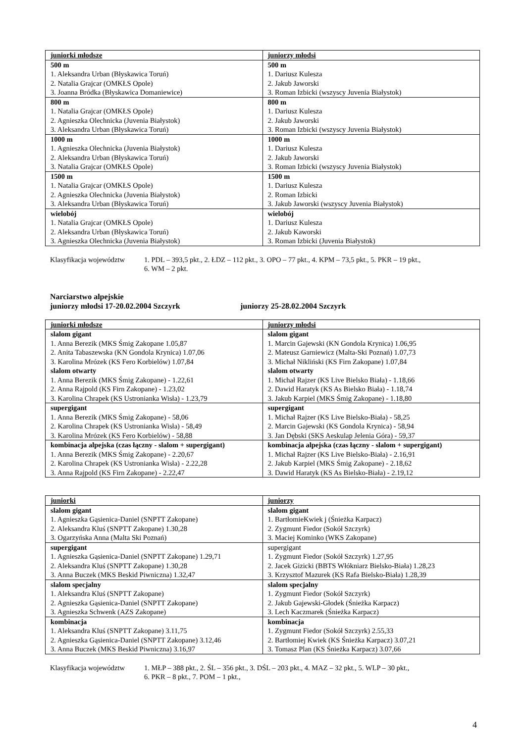| juniorki młodsze | juniorzy młodsi |
| --- | --- |
| 500 m 1. Aleksandra Urban (Błyskawica Toruń) 2. Natalia Grajcar (OMKŁS Opole) 3. Joanna Bródka (Błyskawica Domaniewice) | 500 m 1. Dariusz Kulesza 2. Jakub Jaworski 3. Roman Izbicki (wszyscy Juvenia Białystok) |
| 800 m 1. Natalia Grajcar (OMKŁS Opole) 2. Agnieszka Olechnicka (Juvenia Białystok) 3. Aleksandra Urban (Błyskawica Toruń) | 800 m 1. Dariusz Kulesza 2. Jakub Jaworski 3. Roman Izbicki (wszyscy Juvenia Białystok) |
| 1000 m 1. Agnieszka Olechnicka (Juvenia Białystok) 2. Aleksandra Urban (Błyskawica Toruń) 3. Natalia Grajcar (OMKŁS Opole) | 1000 m 1. Dariusz Kulesza 2. Jakub Jaworski 3. Roman Izbicki (wszyscy Juvenia Białystok) |
| 1500 m 1. Natalia Grajcar (OMKŁS Opole) 2. Agnieszka Olechnicka (Juvenia Białystok) 3. Aleksandra Urban (Błyskawica Toruń) | 1500 m 1. Dariusz Kulesza 2. Roman Izbicki 3. Jakub Jaworski (wszyscy Juvenia Białystok) |
| wielobój 1. Natalia Grajcar (OMKŁS Opole) 2. Aleksandra Urban (Błyskawica Toruń) 3. Agnieszka Olechnicka (Juvenia Białystok) | wielobój 1. Dariusz Kulesza 2. Jakub Kaworski 3. Roman Izbicki (Juvenia Białystok) |
Klasyfikacja województw
1. PDL – 393,5 pkt., 2. ŁDZ – 112 pkt., 3. OPO – 77 pkt., 4. KPM – 73,5 pkt., 5. PKR – 19 pkt.,
6. WM – 2 pkt.
Narciarstwo alpejskie
juniorzy młodsi 17-20.02.2004 Szczyrk juniorzy 25-28.02.2004 Szczyrk
| juniorki młodsze | juniorzy młodsi |
| --- | --- |
| slalom gigant 1. Anna Berezik (MKS Śmig Zakopane 1.05,87 2. Anita Tabaszewska (KN Gondola Krynica) 1.07,06 3. Karolina Mrózek (KS Fero Korbielów) 1.07,84 slalom otwarty 1. Anna Berezik (MKS Śmig Zakopane) - 1.22,61 2. Anna Rajpold (KS Firn Zakopane) - 1.23,02 3. Karolina Chrapek (KS Ustronianka Wisła) - 1.23,79 | slalom gigant 1. Marcin Gajewski (KN Gondola Krynica) 1.06,95 2. Mateusz Garniewicz (Malta-Ski Poznań) 1.07,73 3. Michał Nikliński (KS Firn Zakopane) 1.07,84 slalom otwarty 1. Michał Rajzer (KS Live Bielsko Biała) - 1.18,66 2. Dawid Haratyk (KS As Bielsko Biała) - 1.18,74 3. Jakub Karpiel (MKS Śmig Zakopane) - 1.18,80 |
| supergigant 1. Anna Berezik (MKS Śmig Zakopane) - 58,06 2. Karolina Chrapek (KS Ustronianka Wisła) - 58,49 3. Karolina Mrózek (KS Fero Korbielów) - 58,88 | supergigant 1. Michał Rajzer (KS Live Bielsko-Biała) - 58,25 2. Marcin Gajewski (KS Gondola Krynica) - 58,94 3. Jan Dębski (SKS Aeskulap Jelenia Góra) - 59,37 |
| kombinacja alpejska (czas łączny - slalom + supergigant) 1. Anna Berezik (MKS Śmig Zakopane) - 2.20,67 2. Karolina Chrapek (KS Ustronianka Wisła) - 2.22,28 3. Anna Rajpold (KS Firn Zakopane) - 2.22,47 | kombinacja alpejska (czas łączny - slalom + supergigant) 1. Michał Rajzer (KS Live Bielsko-Biała) - 2.16,91 2. Jakub Karpiel (MKS Śmig Zakopane) - 2.18,62 3. Dawid Haratyk (KS As Bielsko-Biała) - 2.19,12 |
| juniorki | juniorzy |
| --- | --- |
| slalom gigant 1. Agnieszka Gąsienica-Daniel (SNPTT Zakopane) 2. Aleksandra Kluś (SNPTT Zakopane) 1.30,28 3. Ogarzyńska Anna (Malta Ski Poznań) | slalom gigant 1. BartłomieKwiek j (Śnieżka Karpacz) 2. Zygmunt Fiedor (Sokół Szczyrk) 3. Maciej Kominko (WKS Zakopane) |
| supergigant 1. Agnieszka Gąsienica-Daniel (SNPTT Zakopane) 1.29,71 2. Aleksandra Kluś (SNPTT Zakopane) 1.30,28 3. Anna Buczek (MKS Beskid Piwniczna) 1.32,47 | supergigant 1. Zygmunt Fiedor (Sokół Szczyrk) 1.27,95 2. Jacek Gizicki (BBTS Włókniarz Bielsko-Biała) 1.28,23 3. Krzysztof Mazurek (KS Rafa Bielsko-Biała) 1.28,39 |
| slalom specjalny 1. Aleksandra Kluś (SNPTT Zakopane) 2. Agnieszka Gąsienica-Daniel (SNPTT Zakopane) 3. Agnieszka Schwenk (AZS Zakopane) | slalom specjalny 1. Zygmunt Fiedor (Sokół Szczyrk) 2. Jakub Gajewski-Głodek (Śnieżka Karpacz) 3. Lech Kaczmarek (Śnieżka Karpacz) |
| kombinacja 1. Aleksandra Kluś (SNPTT Zakopane) 3.11,75 2. Agnieszka Gąsienica-Daniel (SNPTT Zakopane) 3.12,46 3. Anna Buczek (MKS Beskid Piwniczna) 3.16,97 | kombinacja 1. Zygmunt Fiedor (Sokół Szczyrk) 2.55,33 2. Bartłomiej Kwiek (KS Śnieżka Karpacz) 3.07,21 3. Tomasz Plan (KS Śnieżka Karpacz) 3.07,66 |
Klasyfikacja województw
1. MŁP – 388 pkt., 2. ŚL – 356 pkt., 3. DŚL – 203 pkt., 4. MAZ – 32 pkt., 5. WLP – 30 pkt.,
6. PKR – 8 pkt., 7. POM – 1 pkt.,
4